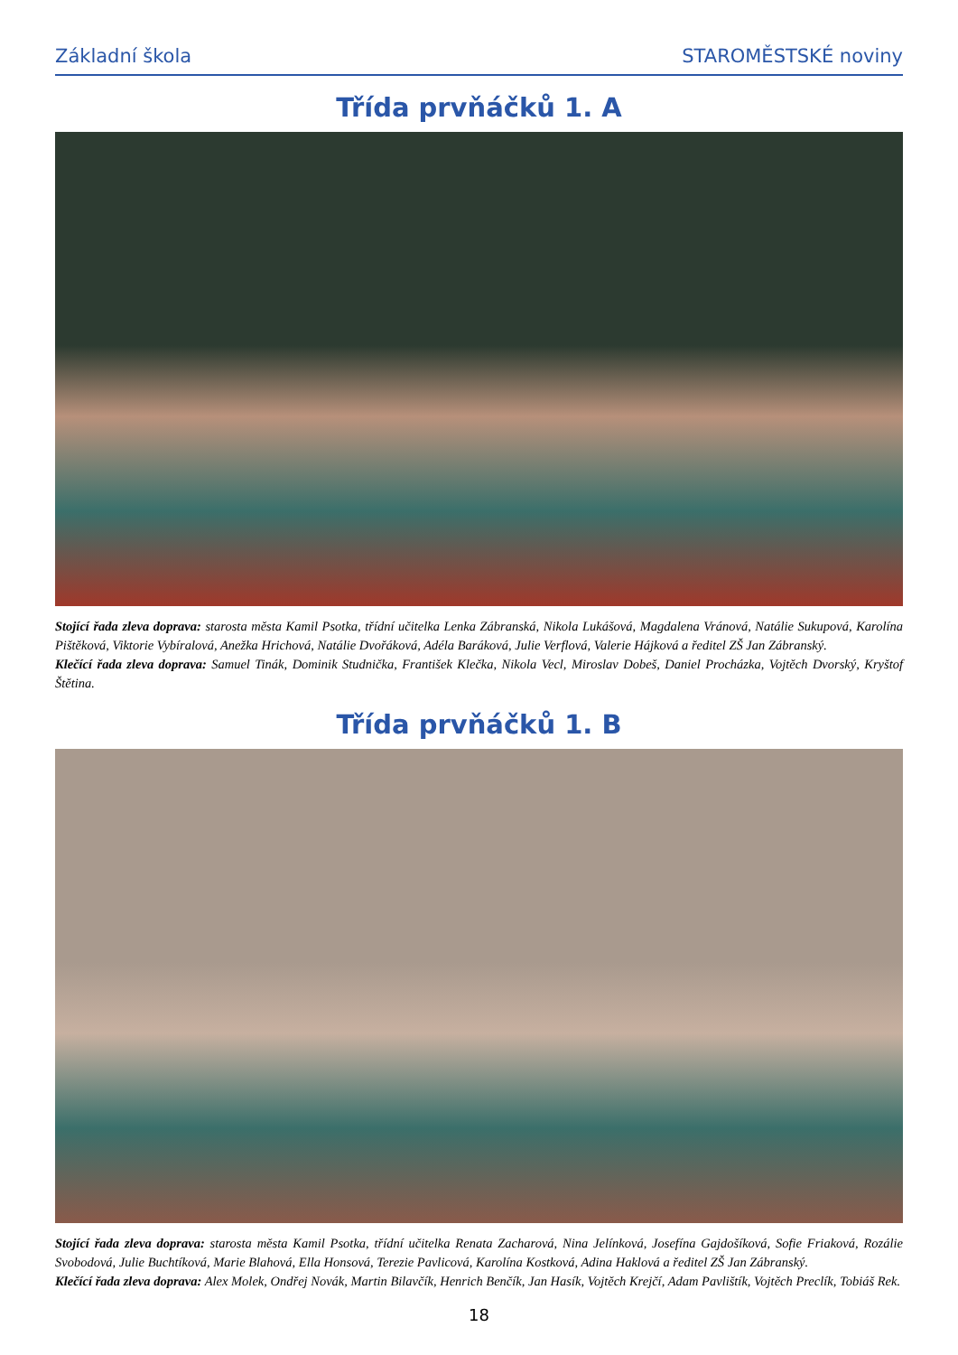Základní škola STAROMĚSTSKÉ noviny
Třída prvňáčků 1. A
Stojící řada zleva doprava: starosta města Kamil Psotka, třídní učitelka Lenka Zábranská, Nikola Lukášová, Magdalena Vránová, Natálie Sukupová, Karolína Pištěková, Viktorie Vybíralová, Anežka Hrichová, Natálie Dvořáková, Adéla Baráková, Julie Verflová, Valerie Hájková a ředitel ZŠ Jan Zábranský.
Klečící řada zleva doprava: Samuel Tinák, Dominik Studnička, František Klečka, Nikola Vecl, Miroslav Dobeš, Daniel Procházka, Vojtěch Dvorský, Kryštof Štětina.
Třída prvňáčků 1. B
Stojící řada zleva doprava: starosta města Kamil Psotka, třídní učitelka Renata Zacharová, Nina Jelínková, Josefína Gajdošíková, Sofie Friaková, Rozálie Svobodová, Julie Buchtíková, Marie Blahová, Ella Honsová, Terezie Pavlicová, Karolína Kostková, Adina Haklová a ředitel ZŠ Jan Zábranský.
Klečící řada zleva doprava: Alex Molek, Ondřej Novák, Martin Bilavčík, Henrich Benčík, Jan Hasík, Vojtěch Krejčí, Adam Pavlištík, Vojtěch Preclík, Tobiáš Rek.
18